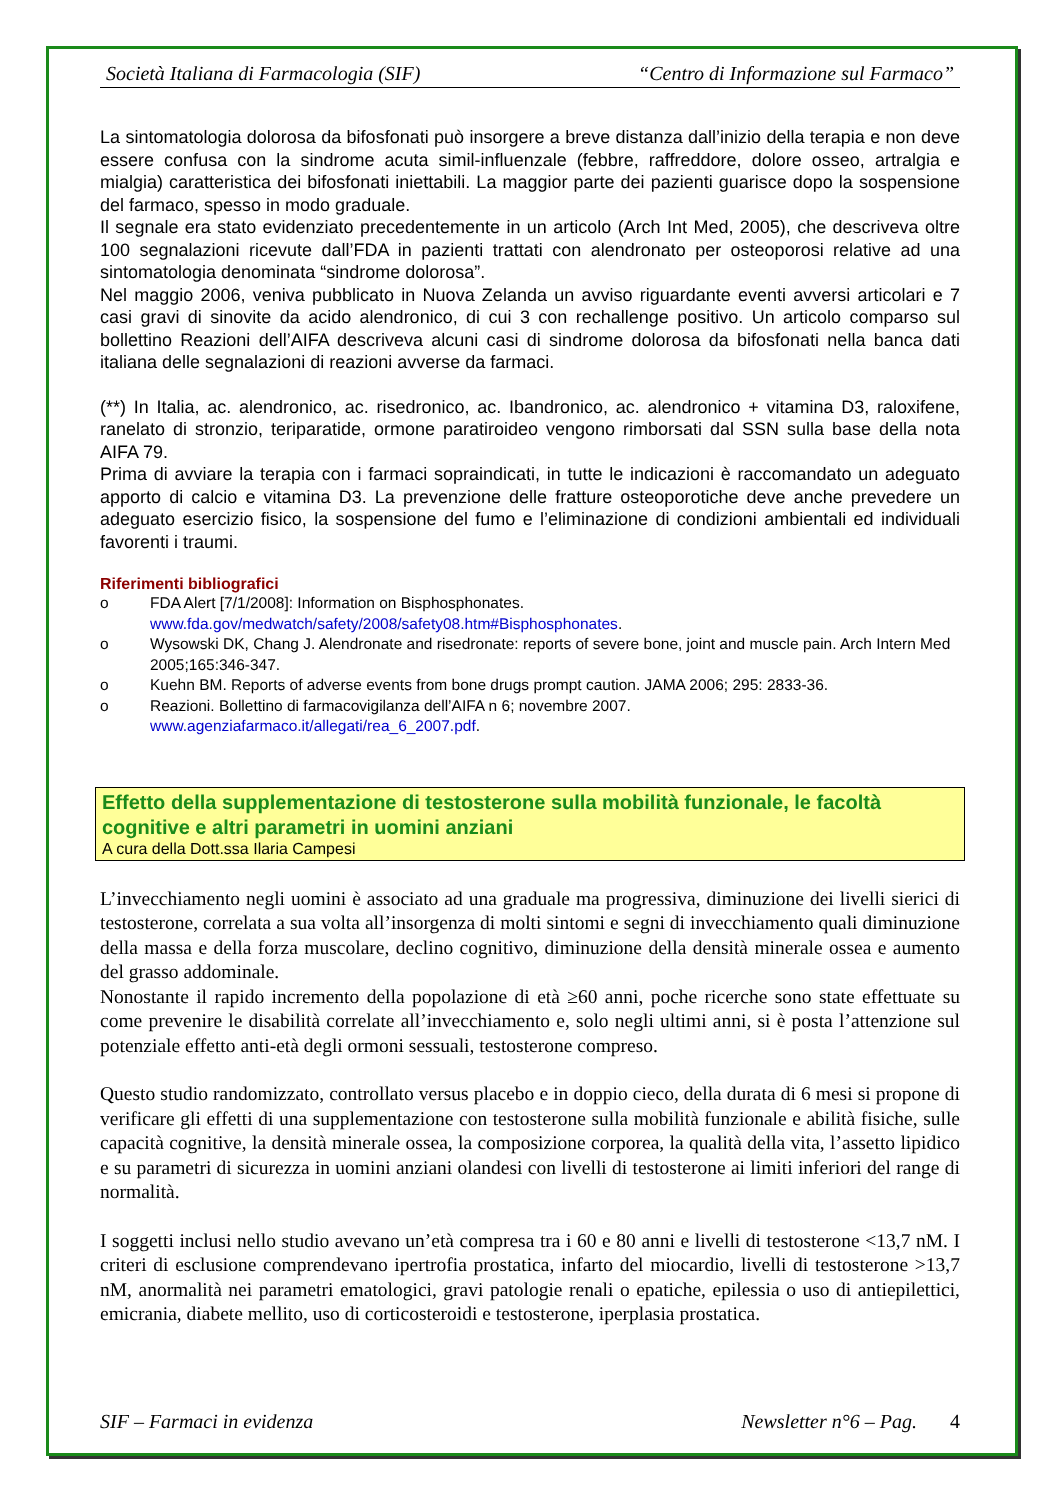Società Italiana di Farmacologia (SIF) “Centro di Informazione sul Farmaco”
La sintomatologia dolorosa da bifosfonati può insorgere a breve distanza dall’inizio della terapia e non deve essere confusa con la sindrome acuta simil-influenzale (febbre, raffreddore, dolore osseo, artralgia e mialgia) caratteristica dei bifosfonati iniettabili. La maggior parte dei pazienti guarisce dopo la sospensione del farmaco, spesso in modo graduale.
Il segnale era stato evidenziato precedentemente in un articolo (Arch Int Med, 2005), che descriveva oltre 100 segnalazioni ricevute dall’FDA in pazienti trattati con alendronato per osteoporosi relative ad una sintomatologia denominata “sindrome dolorosa”.
Nel maggio 2006, veniva pubblicato in Nuova Zelanda un avviso riguardante eventi avversi articolari e 7 casi gravi di sinovite da acido alendronico, di cui 3 con rechallenge positivo. Un articolo comparso sul bollettino Reazioni dell’AIFA descriveva alcuni casi di sindrome dolorosa da bifosfonati nella banca dati italiana delle segnalazioni di reazioni avverse da farmaci.
(**) In Italia, ac. alendronico, ac. risedronico, ac. Ibandronico, ac. alendronico + vitamina D3, raloxifene, ranelato di stronzio, teriparatide, ormone paratiroideo vengono rimborsati dal SSN sulla base della nota AIFA 79.
Prima di avviare la terapia con i farmaci sopraindicati, in tutte le indicazioni è raccomandato un adeguato apporto di calcio e vitamina D3. La prevenzione delle fratture osteoporotiche deve anche prevedere un adeguato esercizio fisico, la sospensione del fumo e l’eliminazione di condizioni ambientali ed individuali favorenti i traumi.
Riferimenti bibliografici
o FDA Alert [7/1/2008]: Information on Bisphosphonates.
www.fda.gov/medwatch/safety/2008/safety08.htm#Bisphosphonates.
o Wysowski DK, Chang J. Alendronate and risedronate: reports of severe bone, joint and muscle pain. Arch Intern Med 2005;165:346-347.
o Kuehn BM. Reports of adverse events from bone drugs prompt caution. JAMA 2006; 295: 2833-36.
o Reazioni. Bollettino di farmacovigilanza dell’AIFA n 6; novembre 2007.
www.agenziafarmaco.it/allegati/rea_6_2007.pdf.
Effetto della supplementazione di testosterone sulla mobilità funzionale, le facoltà cognitive e altri parametri in uomini anziani
A cura della Dott.ssa Ilaria Campesi
L’invecchiamento negli uomini è associato ad una graduale ma progressiva, diminuzione dei livelli sierici di testosterone, correlata a sua volta all’insorgenza di molti sintomi e segni di invecchiamento quali diminuzione della massa e della forza muscolare, declino cognitivo, diminuzione della densità minerale ossea e aumento del grasso addominale.
Nonostante il rapido incremento della popolazione di età ≥60 anni, poche ricerche sono state effettuate su come prevenire le disabilità correlate all’invecchiamento e, solo negli ultimi anni, si è posta l’attenzione sul potenziale effetto anti-età degli ormoni sessuali, testosterone compreso.
Questo studio randomizzato, controllato versus placebo e in doppio cieco, della durata di 6 mesi si propone di verificare gli effetti di una supplementazione con testosterone sulla mobilità funzionale e abilità fisiche, sulle capacità cognitive, la densità minerale ossea, la composizione corporea, la qualità della vita, l’assetto lipidico e su parametri di sicurezza in uomini anziani olandesi con livelli di testosterone ai limiti inferiori del range di normalità.
I soggetti inclusi nello studio avevano un’età compresa tra i 60 e 80 anni e livelli di testosterone <13,7 nM. I criteri di esclusione comprendevano ipertrofia prostatica, infarto del miocardio, livelli di testosterone >13,7 nM, anormalità nei parametri ematologici, gravi patologie renali o epatiche, epilessia o uso di antiepilettici, emicrania, diabete mellito, uso di corticosteroidi e testosterone, iperplasia prostatica.
SIF – Farmaci in evidenza Newsletter n°6 – Pag. 4